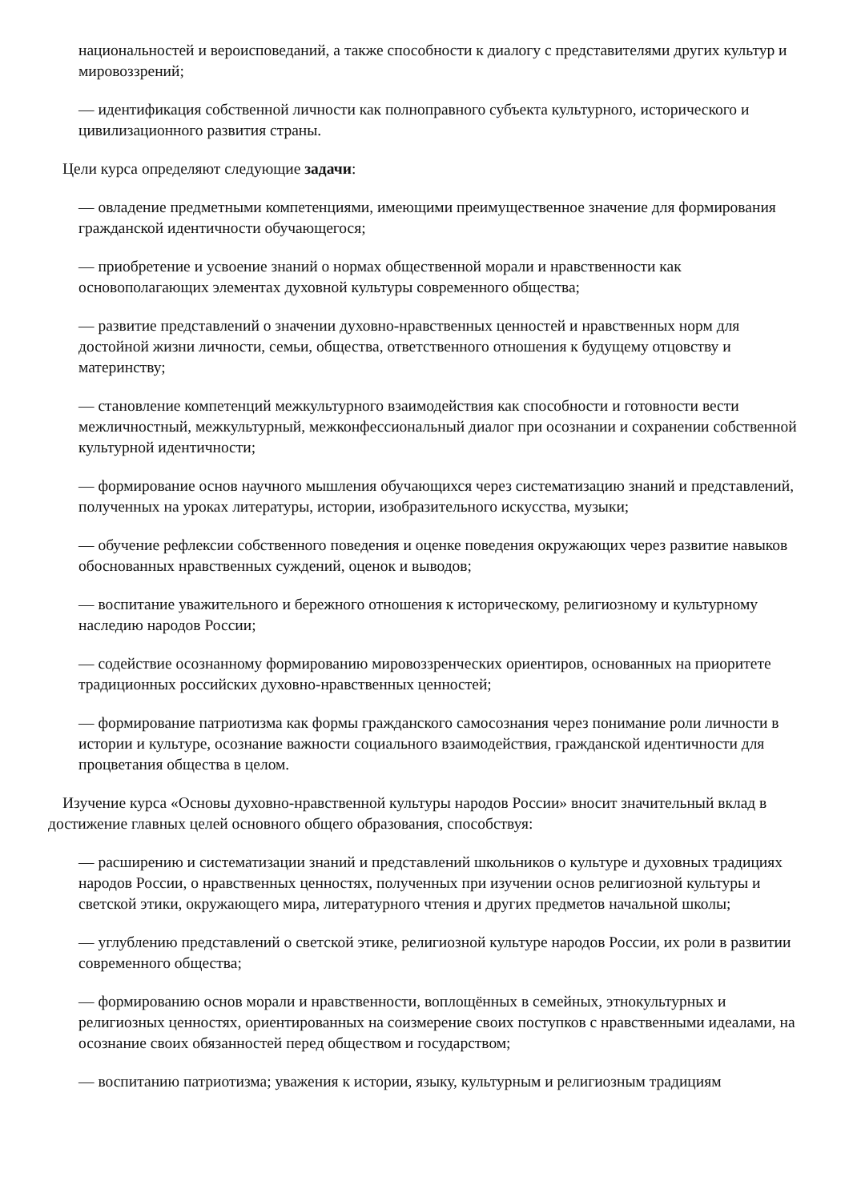национальностей и вероисповеданий, а также способности к диалогу с представителями других культур и мировоззрений;
— идентификация собственной личности как полноправного субъекта культурного, исторического и цивилизационного развития страны.
Цели курса определяют следующие задачи:
— овладение предметными компетенциями, имеющими преимущественное значение для формирования гражданской идентичности обучающегося;
— приобретение и усвоение знаний о нормах общественной морали и нравственности как основополагающих элементах духовной культуры современного общества;
— развитие представлений о значении духовно-нравственных ценностей и нравственных норм для достойной жизни личности, семьи, общества, ответственного отношения к будущему отцовству и материнству;
— становление компетенций межкультурного взаимодействия как способности и готовности вести межличностный, межкультурный, межконфессиональный диалог при осознании и сохранении собственной культурной идентичности;
— формирование основ научного мышления обучающихся через систематизацию знаний и представлений, полученных на уроках литературы, истории, изобразительного искусства, музыки;
— обучение рефлексии собственного поведения и оценке поведения окружающих через развитие навыков обоснованных нравственных суждений, оценок и выводов;
— воспитание уважительного и бережного отношения к историческому, религиозному и культурному наследию народов России;
— содействие осознанному формированию мировоззренческих ориентиров, основанных на приоритете традиционных российских духовно-нравственных ценностей;
— формирование патриотизма как формы гражданского самосознания через понимание роли личности в истории и культуре, осознание важности социального взаимодействия, гражданской идентичности для процветания общества в целом.
Изучение курса «Основы духовно-нравственной культуры народов России» вносит значительный вклад в достижение главных целей основного общего образования, способствуя:
— расширению и систематизации знаний и представлений школьников о культуре и духовных традициях народов России, о нравственных ценностях, полученных при изучении основ религиозной культуры и светской этики, окружающего мира, литературного чтения и других предметов начальной школы;
— углублению представлений о светской этике, религиозной культуре народов России, их роли в развитии современного общества;
— формированию основ морали и нравственности, воплощённых в семейных, этнокультурных и религиозных ценностях, ориентированных на соизмерение своих поступков с нравственными идеалами, на осознание своих обязанностей перед обществом и государством;
— воспитанию патриотизма; уважения к истории, языку, культурным и религиозным традициям